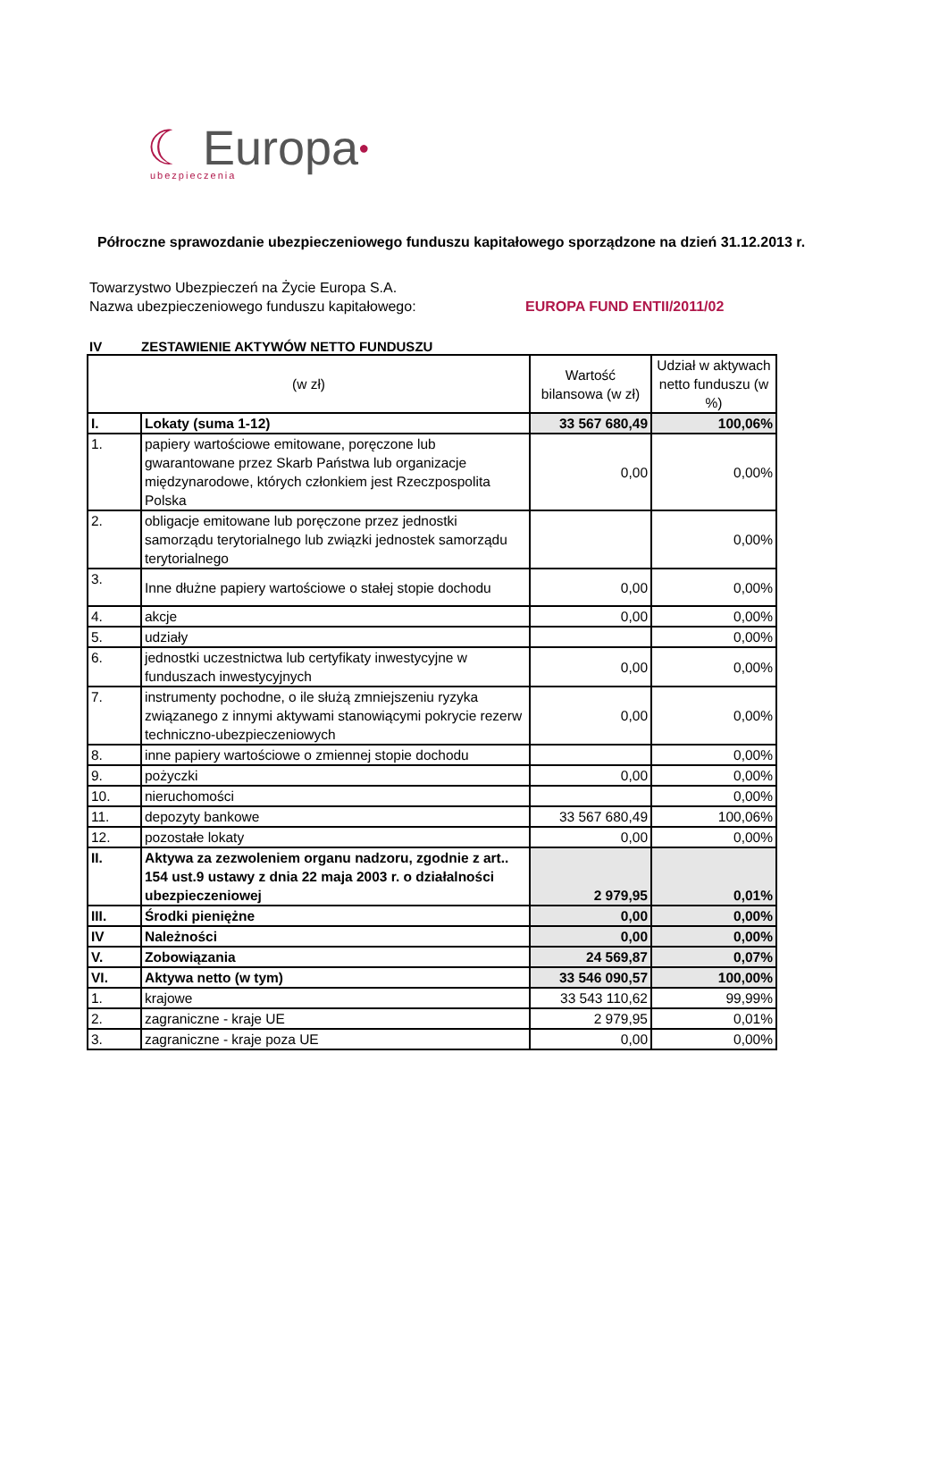☾ Europa●
ubezpieczenia
Półroczne sprawozdanie ubezpieczeniowego funduszu kapitałowego sporządzone na dzień 31.12.2013 r.
Towarzystwo Ubezpieczeń na Życie Europa S.A.
Nazwa ubezpieczeniowego funduszu kapitałowego: EUROPA FUND ENTII/2011/02
IV ZESTAWIENIE AKTYWÓW NETTO FUNDUSZU
| (w zł) | | Wartość bilansowa (w zł) | Udział w aktywach netto funduszu (w %) |
| --- | --- | --- | --- |
| I. | Lokaty (suma 1-12) | 33 567 680,49 | 100,06% |
| 1. | papiery wartościowe emitowane, poręczone lub gwarantowane przez Skarb Państwa lub organizacje międzynarodowe, których członkiem jest Rzeczpospolita Polska | 0,00 | 0,00% |
| 2. | obligacje emitowane lub poręczone przez jednostki samorządu terytorialnego lub związki jednostek samorządu terytorialnego | | 0,00% |
| 3. | Inne dłużne papiery wartościowe o stałej stopie dochodu | 0,00 | 0,00% |
| 4. | akcje | 0,00 | 0,00% |
| 5. | udziały | | 0,00% |
| 6. | jednostki uczestnictwa lub certyfikaty inwestycyjne w funduszach inwestycyjnych | 0,00 | 0,00% |
| 7. | instrumenty pochodne, o ile służą zmniejszeniu ryzyka związanego z innymi aktywami stanowiącymi pokrycie rezerw techniczno-ubezpieczeniowych | 0,00 | 0,00% |
| 8. | inne papiery wartościowe o zmiennej stopie dochodu | | 0,00% |
| 9. | pożyczki | 0,00 | 0,00% |
| 10. | nieruchomości | | 0,00% |
| 11. | depozyty bankowe | 33 567 680,49 | 100,06% |
| 12. | pozostałe lokaty | 0,00 | 0,00% |
| II. | Aktywa za zezwoleniem organu nadzoru, zgodnie z art.. 154 ust.9 ustawy z dnia 22 maja 2003 r. o działalności ubezpieczeniowej | 2 979,95 | 0,01% |
| III. | Środki pieniężne | 0,00 | 0,00% |
| IV | Należności | 0,00 | 0,00% |
| V. | Zobowiązania | 24 569,87 | 0,07% |
| VI. | Aktywa netto (w tym) | 33 546 090,57 | 100,00% |
| 1. | krajowe | 33 543 110,62 | 99,99% |
| 2. | zagraniczne - kraje UE | 2 979,95 | 0,01% |
| 3. | zagraniczne - kraje poza UE | 0,00 | 0,00% |